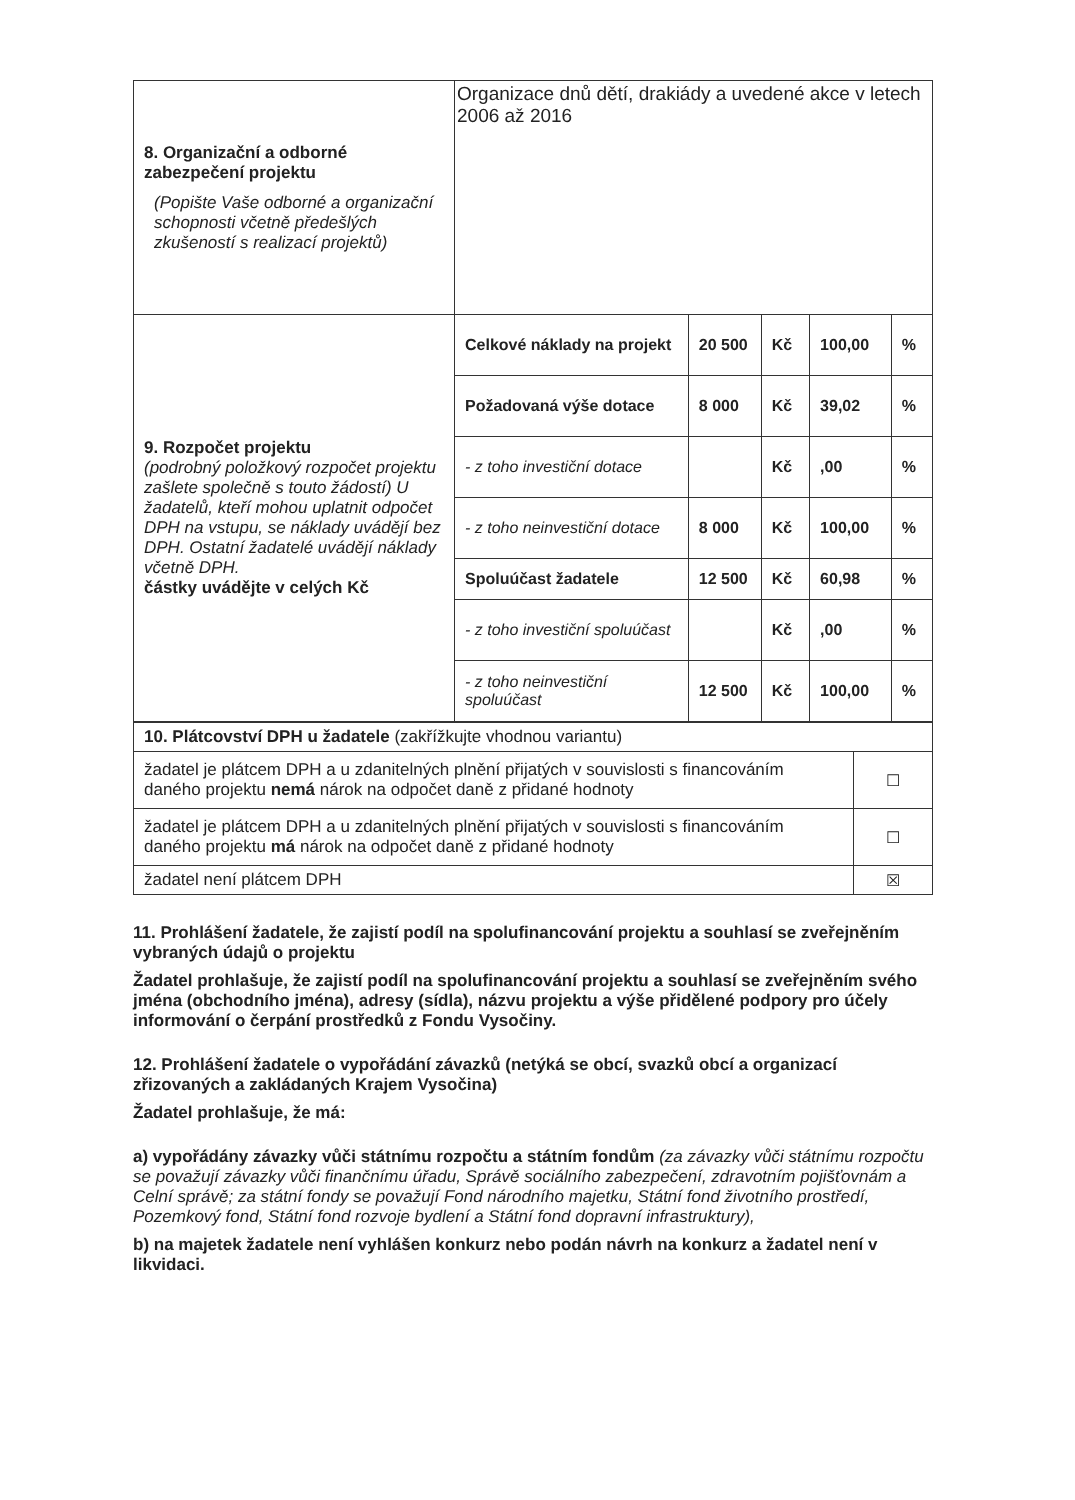| 8. Organizační a odborné zabezpečení projektu (Popište Vaše odborné a organizační schopnosti včetně předešlých zkušeností s realizací projektů) | Organizace dnů dětí, drakiády a uvedené akce v letech 2006 až 2016 | | | | |
| 9. Rozpočet projektu (podrobný položkový rozpočet projektu zašlete společně s touto žádostí) U žadatelů, kteří mohou uplatnit odpočet DPH na vstupu, se náklady uvádějí bez DPH. Ostatní žadatelé uvádějí náklady včetně DPH. částky uvádějte v celých Kč | Celkové náklady na projekt | 20 500 | Kč | 100,00 | % |
| | Požadovaná výše dotace | 8 000 | Kč | 39,02 | % |
| | - z toho investiční dotace | | Kč | ,00 | % |
| | - z toho neinvestiční dotace | 8 000 | Kč | 100,00 | % |
| | Spoluúčast žadatele | 12 500 | Kč | 60,98 | % |
| | - z toho investiční spoluúčast | | Kč | ,00 | % |
| | - z toho neinvestiční spoluúčast | 12 500 | Kč | 100,00 | % |
| 10. Plátcovství DPH u žadatele (zakřížkujte vhodnou variantu) | |
| žadatel je plátcem DPH a u zdanitelných plnění přijatých v souvislosti s financováním daného projektu nemá nárok na odpočet daně z přidané hodnoty | ☐ |
| žadatel je plátcem DPH a u zdanitelných plnění přijatých v souvislosti s financováním daného projektu má nárok na odpočet daně z přidané hodnoty | ☐ |
| žadatel není plátcem DPH | ☒ |
11. Prohlášení žadatele, že zajistí podíl na spolufinancování projektu a souhlasí se zveřejněním vybraných údajů o projektu
Žadatel prohlašuje, že zajistí podíl na spolufinancování projektu a souhlasí se zveřejněním svého jména (obchodního jména), adresy (sídla), názvu projektu a výše přidělené podpory pro účely informování o čerpání prostředků z Fondu Vysočiny.
12. Prohlášení žadatele o vypořádání závazků (netýká se obcí, svazků obcí a organizací zřizovaných a zakládaných Krajem Vysočina)
Žadatel prohlašuje, že má:
a) vypořádány závazky vůči státnímu rozpočtu a státním fondům (za závazky vůči státnímu rozpočtu se považují závazky vůči finančnímu úřadu, Správě sociálního zabezpečení, zdravotním pojišťovnám a Celní správě; za státní fondy se považují Fond národního majetku, Státní fond životního prostředí, Pozemkový fond, Státní fond rozvoje bydlení a Státní fond dopravní infrastruktury),
b) na majetek žadatele není vyhlášen konkurz nebo podán návrh na konkurz a žadatel není v likvidaci.